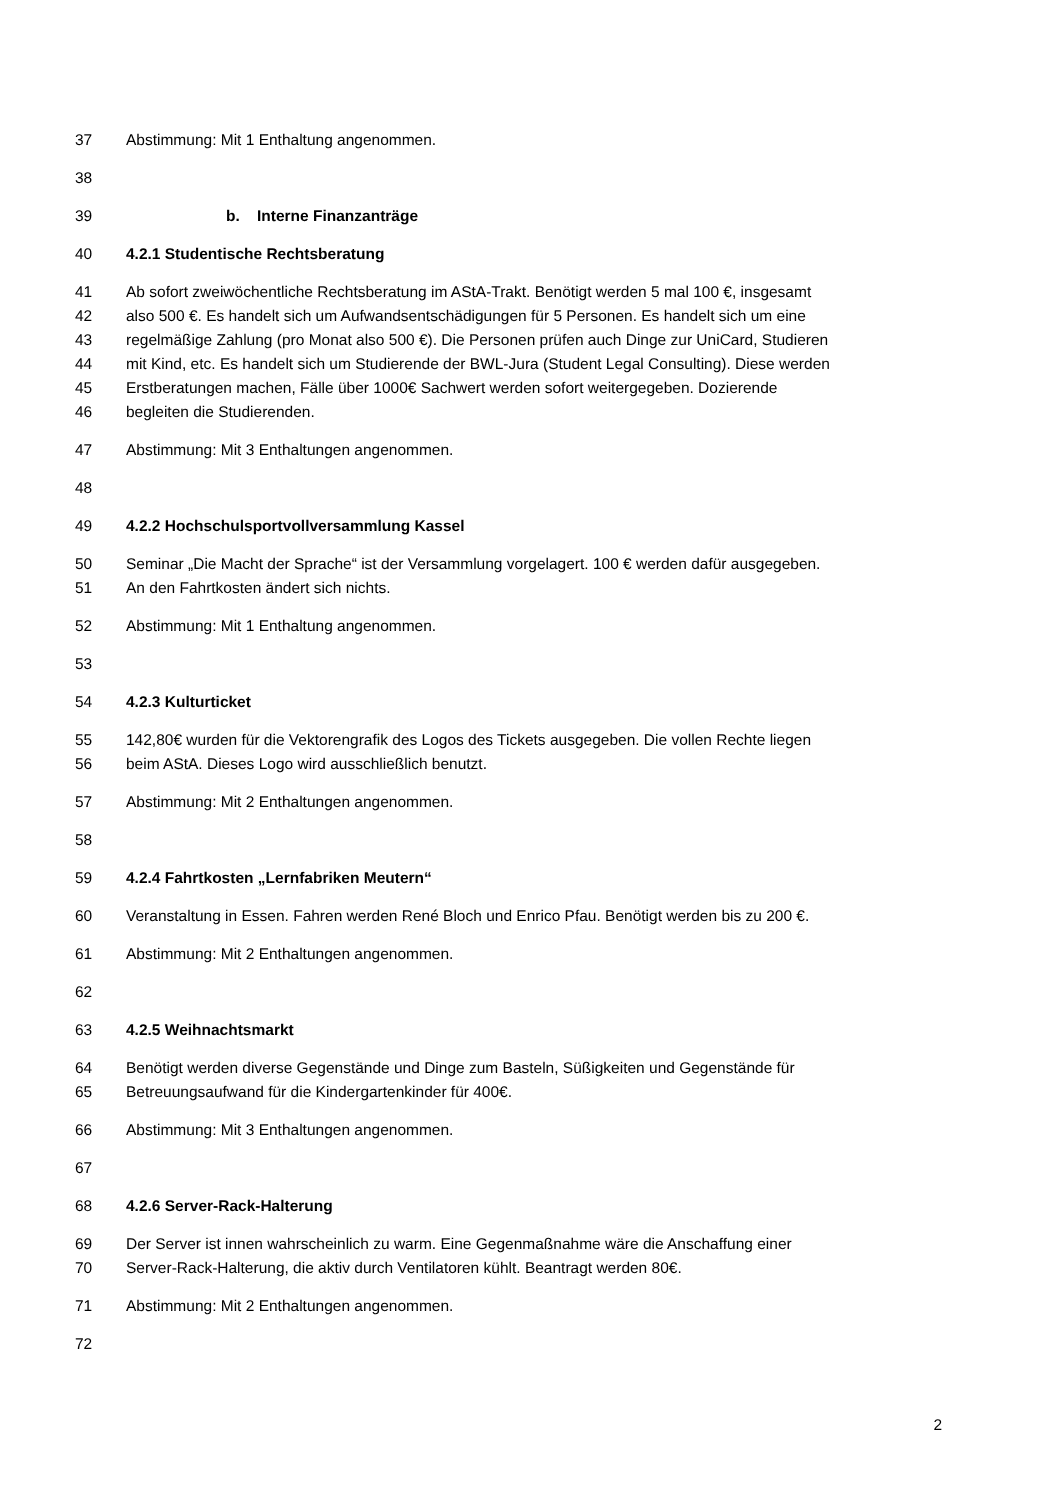37 Abstimmung: Mit 1 Enthaltung angenommen.
38
39 b. Interne Finanzanträge
40 4.2.1 Studentische Rechtsberatung
41 Ab sofort zweiwöchentliche Rechtsberatung im AStA-Trakt. Benötigt werden 5 mal 100 €, insgesamt
42 also 500 €. Es handelt sich um Aufwandsentschädigungen für 5 Personen. Es handelt sich um eine
43 regelmäßige Zahlung (pro Monat also 500 €). Die Personen prüfen auch Dinge zur UniCard, Studieren
44 mit Kind, etc. Es handelt sich um Studierende der BWL-Jura (Student Legal Consulting). Diese werden
45 Erstberatungen machen, Fälle über 1000€ Sachwert werden sofort weitergegeben. Dozierende
46 begleiten die Studierenden.
47 Abstimmung: Mit 3 Enthaltungen angenommen.
48
49 4.2.2 Hochschulsportvollversammlung Kassel
50 Seminar „Die Macht der Sprache“ ist der Versammlung vorgelagert. 100 € werden dafür ausgegeben.
51 An den Fahrtkosten ändert sich nichts.
52 Abstimmung: Mit 1 Enthaltung angenommen.
53
54 4.2.3 Kulturticket
55 142,80€ wurden für die Vektorengrafik des Logos des Tickets ausgegeben. Die vollen Rechte liegen
56 beim AStA. Dieses Logo wird ausschließlich benutzt.
57 Abstimmung: Mit 2 Enthaltungen angenommen.
58
59 4.2.4 Fahrtkosten „Lernfabriken Meutern“
60 Veranstaltung in Essen. Fahren werden René Bloch und Enrico Pfau. Benötigt werden bis zu 200 €.
61 Abstimmung: Mit 2 Enthaltungen angenommen.
62
63 4.2.5 Weihnachtsmarkt
64 Benötigt werden diverse Gegenstände und Dinge zum Basteln, Süßigkeiten und Gegenstände für
65 Betreuungsaufwand für die Kindergartenkinder für 400€.
66 Abstimmung: Mit 3 Enthaltungen angenommen.
67
68 4.2.6 Server-Rack-Halterung
69 Der Server ist innen wahrscheinlich zu warm. Eine Gegenmaßnahme wäre die Anschaffung einer
70 Server-Rack-Halterung, die aktiv durch Ventilatoren kühlt. Beantragt werden 80€.
71 Abstimmung: Mit 2 Enthaltungen angenommen.
72
2